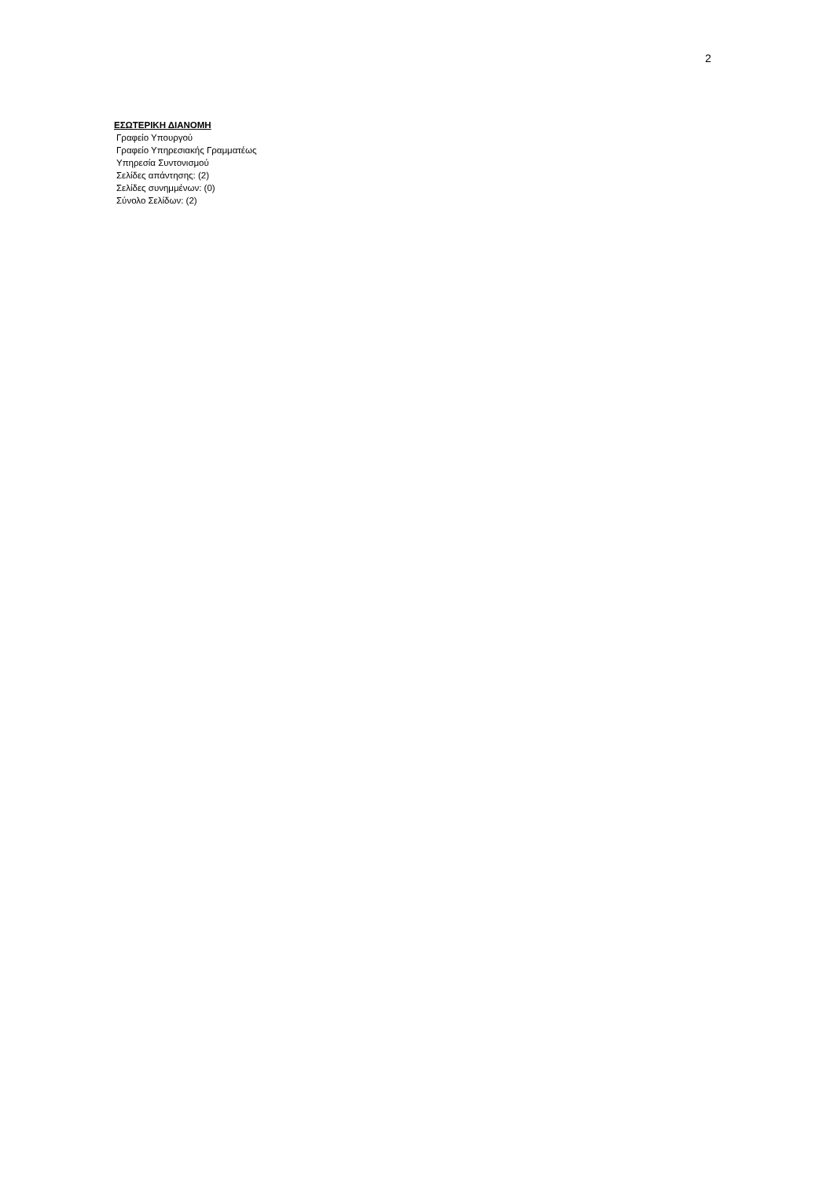2
ΕΣΩΤΕΡΙΚΗ ΔΙΑΝΟΜΗ
Γραφείο Υπουργού
Γραφείο Υπηρεσιακής Γραμματέως
Υπηρεσία Συντονισμού
Σελίδες απάντησης: (2)
Σελίδες συνημμένων: (0)
Σύνολο Σελίδων: (2)